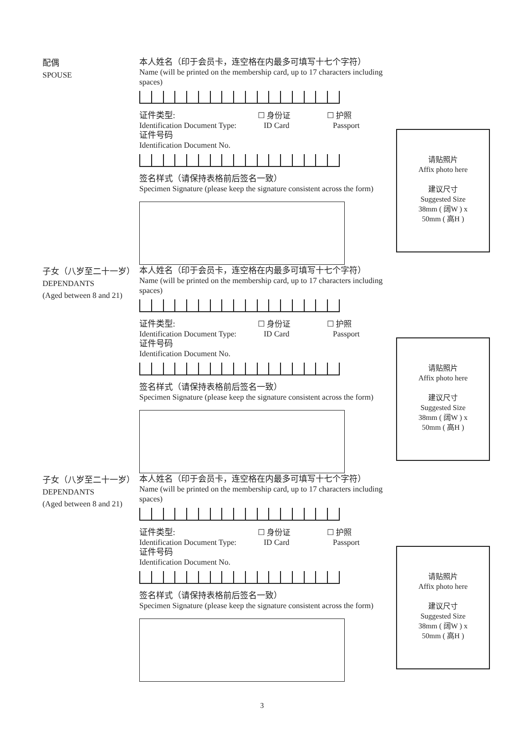配偶
SPOUSE
本人姓名（印于会员卡，连空格在内最多可填写十七个字符）
Name (will be printed on the membership card, up to 17 characters including spaces)
证件类型:
Identification Document Type:
☐ 身份证
ID Card
☐ 护照
Passport
证件号码
Identification Document No.
签名样式（请保持表格前后签名一致）
Specimen Signature (please keep the signature consistent across the form)
请贴照片
Affix photo here
建议尺寸
Suggested Size
38mm ( 阔W ) x
50mm ( 高H )
子女（八岁至二十一岁）
DEPENDANTS
(Aged between 8 and 21)
本人姓名（印于会员卡，连空格在内最多可填写十七个字符）
Name (will be printed on the membership card, up to 17 characters including spaces)
证件类型:
Identification Document Type:
☐ 身份证
ID Card
☐ 护照
Passport
证件号码
Identification Document No.
签名样式（请保持表格前后签名一致）
Specimen Signature (please keep the signature consistent across the form)
请贴照片
Affix photo here
建议尺寸
Suggested Size
38mm ( 阔W ) x
50mm ( 高H )
子女（八岁至二十一岁）
DEPENDANTS
(Aged between 8 and 21)
本人姓名（印于会员卡，连空格在内最多可填写十七个字符）
Name (will be printed on the membership card, up to 17 characters including spaces)
证件类型:
Identification Document Type:
☐ 身份证
ID Card
☐ 护照
Passport
证件号码
Identification Document No.
签名样式（请保持表格前后签名一致）
Specimen Signature (please keep the signature consistent across the form)
请贴照片
Affix photo here
建议尺寸
Suggested Size
38mm ( 阔W ) x
50mm ( 高H )
3